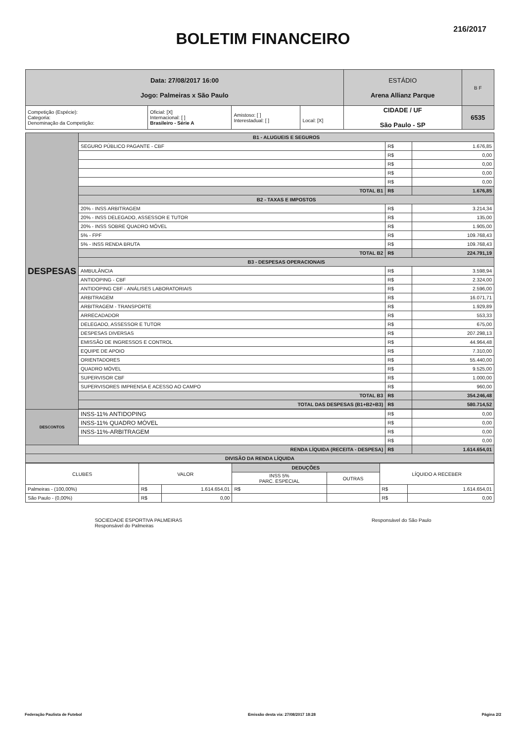216/2017
BOLETIM FINANCEIRO
| Data: 27/08/2017 16:00 Jogo: Palmeiras x São Paulo | | | | ESTÁDIO Arena Allianz Parque | B F |
| Competição (Espécie): Categoria: Denominação da Competição: | Oficial: [X] Internacional: [ ] Brasileiro - Série A | Amistoso: [ ] Interestadual: [ ] | Local: [X] | CIDADE / UF São Paulo - SP | 6535 |
| DESPESAS | B1 - ALUGUEIS E SEGUROS | | |
| | SEGURO PÚBLICO PAGANTE - CBF | R$ | 1.676,85 |
| | | R$ | 0,00 |
| | | R$ | 0,00 |
| | | R$ | 0,00 |
| | | R$ | 0,00 |
| | TOTAL B1 | R$ | 1.676,85 |
| | B2 - TAXAS E IMPOSTOS | | |
| | 20% - INSS ARBITRAGEM | R$ | 3.214,34 |
| | 20% - INSS DELEGADO, ASSESSOR E TUTOR | R$ | 135,00 |
| | 20% - INSS SOBRE QUADRO MÓVEL | R$ | 1.905,00 |
| | 5% - FPF | R$ | 109.768,43 |
| | 5% - INSS RENDA BRUTA | R$ | 109.768,43 |
| | TOTAL B2 | R$ | 224.791,19 |
| | B3 - DESPESAS OPERACIONAIS | | |
| | AMBULÂNCIA | R$ | 3.598,94 |
| | ANTIDOPING - CBF | R$ | 2.324,00 |
| | ANTIDOPING CBF - ANÁLISES LABORATORIAIS | R$ | 2.596,00 |
| | ARBITRAGEM | R$ | 16.071,71 |
| | ARBITRAGEM - TRANSPORTE | R$ | 1.929,89 |
| | ARRECADADOR | R$ | 553,33 |
| | DELEGADO, ASSESSOR E TUTOR | R$ | 675,00 |
| | DESPESAS DIVERSAS | R$ | 207.298,13 |
| | EMISSÃO DE INGRESSOS E CONTROL | R$ | 44.964,48 |
| | EQUIPE DE APOIO | R$ | 7.310,00 |
| | ORIENTADORES | R$ | 55.440,00 |
| | QUADRO MÓVEL | R$ | 9.525,00 |
| | SUPERVISOR CBF | R$ | 1.000,00 |
| | SUPERVISORES IMPRENSA E ACESSO AO CAMPO | R$ | 960,00 |
| | TOTAL B3 | R$ | 354.246,48 |
| | TOTAL DAS DESPESAS (B1+B2+B3) | R$ | 580.714,52 |
| DESCONTOS | INSS-11% ANTIDOPING | R$ | 0,00 |
| | INSS-11% QUADRO MÓVEL | R$ | 0,00 |
| | INSS-11%-ARBITRAGEM | R$ | 0,00 |
| | | R$ | 0,00 |
| RENDA LÍQUIDA (RECEITA - DESPESA) | | R$ | 1.614.654,01 |
| DIVISÃO DA RENDA LÍQUIDA | | | |
| CLUBES | VALOR | | DEDUÇÕES | | LÍQUIDO A RECEBER | |
| --- | --- | --- | --- | --- | --- | --- |
| | | | INSS 5% PARC. ESPECIAL | OUTRAS | | |
| Palmeiras - (100,00%) | R$ | 1.614.654,01 | R$ | | R$ | 1.614.654,01 |
| São Paulo - (0,00%) | R$ | 0,00 | | | R$ | 0,00 |
SOCIEDADE ESPORTIVA PALMEIRAS
Responsável do Palmeiras
Responsável do São Paulo
Federação Paulista de Futebol Emissão desta via: 27/08/2017 18:28 Página 2/2